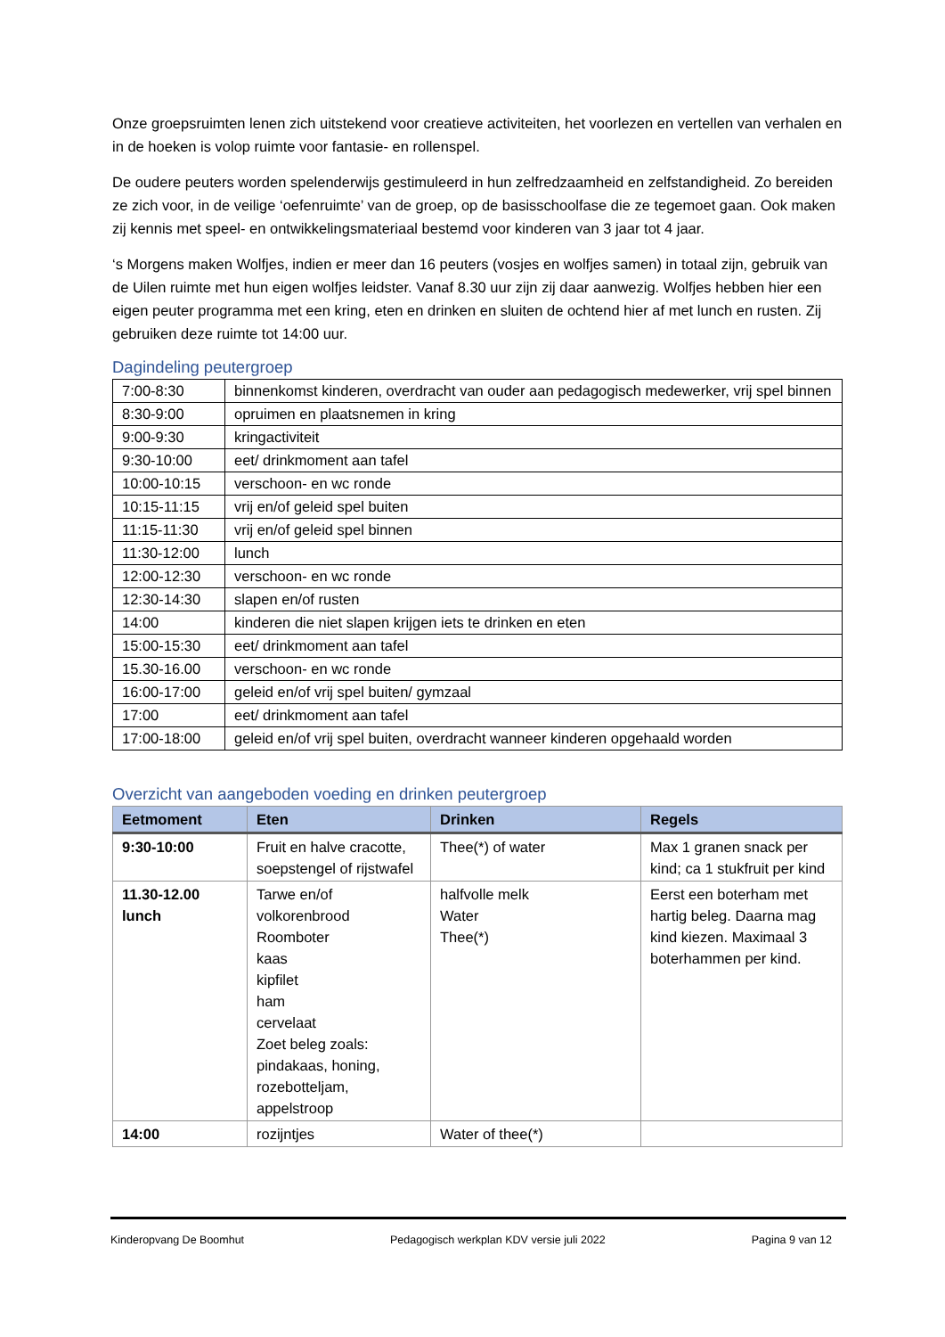Onze groepsruimten lenen zich uitstekend voor creatieve activiteiten, het voorlezen en vertellen van verhalen en in de hoeken is volop ruimte voor fantasie- en rollenspel.
De oudere peuters worden spelenderwijs gestimuleerd in hun zelfredzaamheid en zelfstandigheid. Zo bereiden ze zich voor, in de veilige ‘oefenruimte’ van de groep, op de basisschoolfase die ze tegemoet gaan. Ook maken zij kennis met speel- en ontwikkelingsmateriaal bestemd voor kinderen van 3 jaar tot 4 jaar.
‘s Morgens maken Wolfjes, indien er meer dan 16 peuters (vosjes en wolfjes samen) in totaal zijn, gebruik van de Uilen ruimte met hun eigen wolfjes leidster. Vanaf 8.30 uur zijn zij daar aanwezig. Wolfjes hebben hier een eigen peuter programma met een kring, eten en drinken en sluiten de ochtend hier af met lunch en rusten. Zij gebruiken deze ruimte tot 14:00 uur.
Dagindeling peutergroep
| 7:00-8:30 | binnenkomst kinderen, overdracht van ouder aan pedagogisch medewerker, vrij spel binnen |
| 8:30-9:00 | opruimen en plaatsnemen in kring |
| 9:00-9:30 | kringactiviteit |
| 9:30-10:00 | eet/ drinkmoment aan tafel |
| 10:00-10:15 | verschoon- en wc ronde |
| 10:15-11:15 | vrij en/of geleid spel buiten |
| 11:15-11:30 | vrij en/of geleid spel binnen |
| 11:30-12:00 | lunch |
| 12:00-12:30 | verschoon- en wc ronde |
| 12:30-14:30 | slapen en/of rusten |
| 14:00 | kinderen die niet slapen krijgen iets te drinken en eten |
| 15:00-15:30 | eet/ drinkmoment aan tafel |
| 15.30-16.00 | verschoon- en wc ronde |
| 16:00-17:00 | geleid en/of vrij spel buiten/ gymzaal |
| 17:00 | eet/ drinkmoment aan tafel |
| 17:00-18:00 | geleid en/of vrij spel buiten, overdracht wanneer kinderen opgehaald worden |
Overzicht van aangeboden voeding en drinken peutergroep
| Eetmoment | Eten | Drinken | Regels |
| --- | --- | --- | --- |
| 9:30-10:00 | Fruit en halve cracotte, soepstengel of rijstwafel | Thee(*) of water | Max 1 granen snack per kind; ca 1 stukfruit per kind |
| 11.30-12.00 lunch | Tarwe en/of volkorenbrood Roomboter kaas kipfilet ham cervelaat Zoet beleg zoals: pindakaas, honing, rozebotteljam, appelstroop | halfvolle melk Water Thee(*) | Eerst een boterham met hartig beleg. Daarna mag kind kiezen. Maximaal 3 boterhammen per kind. |
| 14:00 | rozijntjes | Water of thee(*) | |
Kinderopvang De Boomhut Pedagogisch werkplan KDV versie juli 2022 Pagina 9 van 12